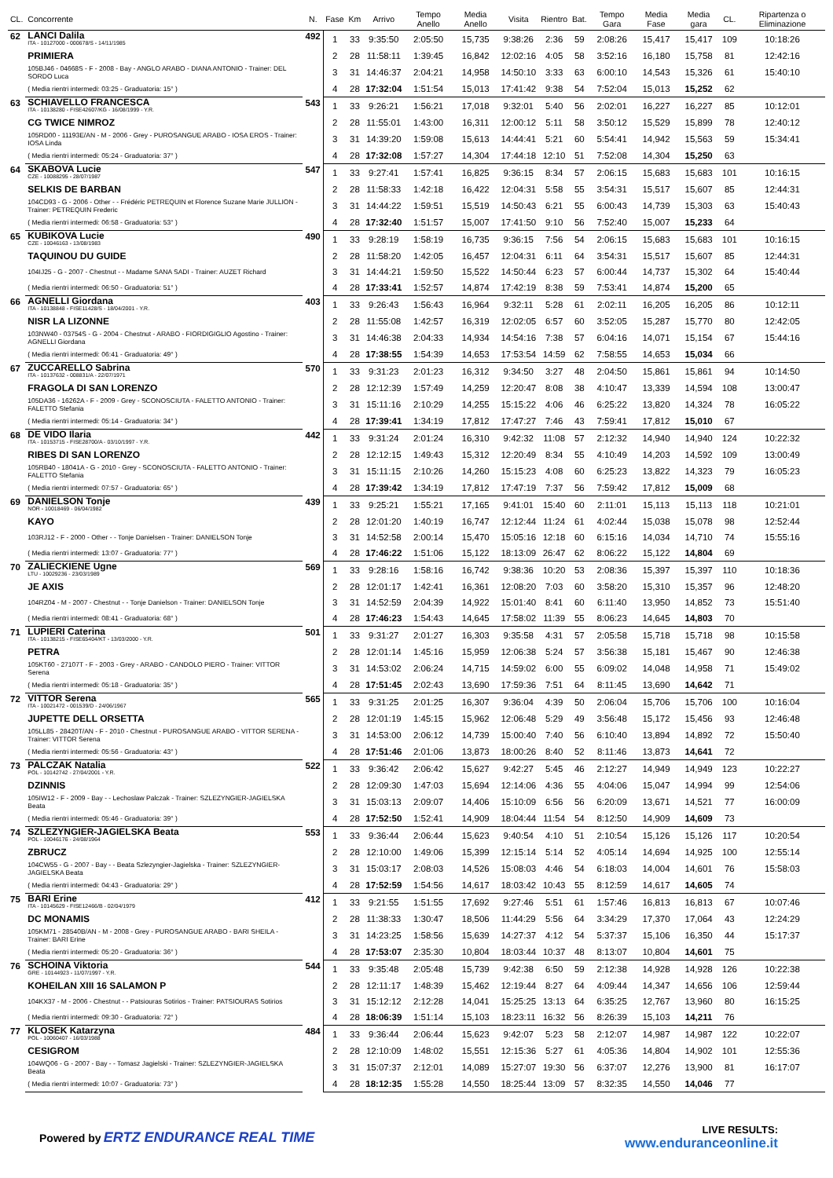| CL. | Concorrente | N. | Fase | Km | Arrivo | Tempo Anello | Media Anello | Visita | Rientro | Bat. | Tempo Gara | Media Fase | Media gara | CL. | Ripartenza o Eliminazione |
| --- | --- | --- | --- | --- | --- | --- | --- | --- | --- | --- | --- | --- | --- | --- | --- |
| 62 | LANCI Dalila ITA - 10127000 - 000678/S - 14/11/1985 | 492 | 1 | 33 | 9:35:50 | 2:05:50 | 15,735 | 9:38:26 | 2:36 | 59 | 2:08:26 | 15,417 | 15,417 | 109 | 10:18:26 |
| | PRIMIERA | | 2 | 28 | 11:58:11 | 1:39:45 | 16,842 | 12:02:16 | 4:05 | 58 | 3:52:16 | 16,180 | 15,758 | 81 | 12:42:16 |
| | 105BJ46 - 04668S - F - 2008 - Bay - ANGLO ARABO - DIANA ANTONIO - Trainer: DEL SORDO Luca | | 3 | 31 | 14:46:37 | 2:04:21 | 14,958 | 14:50:10 | 3:33 | 63 | 6:00:10 | 14,543 | 15,326 | 61 | 15:40:10 |
| | ( Media rientri intermedi: 03:25 - Graduatoria: 15° ) | | 4 | 28 | 17:32:04 | 1:51:54 | 15,013 | 17:41:42 | 9:38 | 54 | 7:52:04 | 15,013 | 15,252 | 62 | |
| 63 | SCHIAVELLO FRANCESCA ITA - 10138280 - FISE42607/KG - 16/08/1999 - Y.R. | 543 | 1 | 33 | 9:26:21 | 1:56:21 | 17,018 | 9:32:01 | 5:40 | 56 | 2:02:01 | 16,227 | 16,227 | 85 | 10:12:01 |
| | CG TWICE NIMROZ | | 2 | 28 | 11:55:01 | 1:43:00 | 16,311 | 12:00:12 | 5:11 | 58 | 3:50:12 | 15,529 | 15,899 | 78 | 12:40:12 |
| | 105RD00 - 11193E/AN - M - 2006 - Grey - PUROSANGUE ARABO - IOSA EROS - Trainer: IOSA Linda | | 3 | 31 | 14:39:20 | 1:59:08 | 15,613 | 14:44:41 | 5:21 | 60 | 5:54:41 | 14,942 | 15,563 | 59 | 15:34:41 |
| | ( Media rientri intermedi: 05:24 - Graduatoria: 37° ) | | 4 | 28 | 17:32:08 | 1:57:27 | 14,304 | 17:44:18 | 12:10 | 51 | 7:52:08 | 14,304 | 15,250 | 63 | |
| 64 | SKABOVA Lucie CZE - 10088295 - 28/07/1987 | 547 | 1 | 33 | 9:27:41 | 1:57:41 | 16,825 | 9:36:15 | 8:34 | 57 | 2:06:15 | 15,683 | 15,683 | 101 | 10:16:15 |
| | SELKIS DE BARBAN | | 2 | 28 | 11:58:33 | 1:42:18 | 16,422 | 12:04:31 | 5:58 | 55 | 3:54:31 | 15,517 | 15,607 | 85 | 12:44:31 |
| | 104CD93 - G - 2006 - Other - - Frédéric PETREQUIN et Florence Suzane Marie JULLION - Trainer: PETREQUIN Frederic | | 3 | 31 | 14:44:22 | 1:59:51 | 15,519 | 14:50:43 | 6:21 | 55 | 6:00:43 | 14,739 | 15,303 | 63 | 15:40:43 |
| | ( Media rientri intermedi: 06:58 - Graduatoria: 53° ) | | 4 | 28 | 17:32:40 | 1:51:57 | 15,007 | 17:41:50 | 9:10 | 56 | 7:52:40 | 15,007 | 15,233 | 64 | |
| 65 | KUBIKOVA Lucie CZE - 10046163 - 13/08/1983 | 490 | 1 | 33 | 9:28:19 | 1:58:19 | 16,735 | 9:36:15 | 7:56 | 54 | 2:06:15 | 15,683 | 15,683 | 101 | 10:16:15 |
| | TAQUINOU DU GUIDE | | 2 | 28 | 11:58:20 | 1:42:05 | 16,457 | 12:04:31 | 6:11 | 64 | 3:54:31 | 15,517 | 15,607 | 85 | 12:44:31 |
| | 104IJ25 - G - 2007 - Chestnut - - Madame SANA SADI - Trainer: AUZET Richard | | 3 | 31 | 14:44:21 | 1:59:50 | 15,522 | 14:50:44 | 6:23 | 57 | 6:00:44 | 14,737 | 15,302 | 64 | 15:40:44 |
| | ( Media rientri intermedi: 06:50 - Graduatoria: 51° ) | | 4 | 28 | 17:33:41 | 1:52:57 | 14,874 | 17:42:19 | 8:38 | 59 | 7:53:41 | 14,874 | 15,200 | 65 | |
| 66 | AGNELLI Giordana ITA - 10138848 - FISE11428/S - 18/04/2001 - Y.R. | 403 | 1 | 33 | 9:26:43 | 1:56:43 | 16,964 | 9:32:11 | 5:28 | 61 | 2:02:11 | 16,205 | 16,205 | 86 | 10:12:11 |
| | NISR LA LIZONNE | | 2 | 28 | 11:55:08 | 1:42:57 | 16,319 | 12:02:05 | 6:57 | 60 | 3:52:05 | 15,287 | 15,770 | 80 | 12:42:05 |
| | 103NW40 - 03754S - G - 2004 - Chestnut - ARABO - FIORDIGIGLIO Agostino - Trainer: AGNELLI Giordana | | 3 | 31 | 14:46:38 | 2:04:33 | 14,934 | 14:54:16 | 7:38 | 57 | 6:04:16 | 14,071 | 15,154 | 67 | 15:44:16 |
| | ( Media rientri intermedi: 06:41 - Graduatoria: 49° ) | | 4 | 28 | 17:38:55 | 1:54:39 | 14,653 | 17:53:54 | 14:59 | 62 | 7:58:55 | 14,653 | 15,034 | 66 | |
| 67 | ZUCCARELLO Sabrina ITA - 10137632 - 008831/A - 22/07/1971 | 570 | 1 | 33 | 9:31:23 | 2:01:23 | 16,312 | 9:34:50 | 3:27 | 48 | 2:04:50 | 15,861 | 15,861 | 94 | 10:14:50 |
| | FRAGOLA DI SAN LORENZO | | 2 | 28 | 12:12:39 | 1:57:49 | 14,259 | 12:20:47 | 8:08 | 38 | 4:10:47 | 13,339 | 14,594 | 108 | 13:00:47 |
| | 105DA36 - 16262A - F - 2009 - Grey - SCONOSCIUTA - FALETTO ANTONIO - Trainer: FALETTO Stefania | | 3 | 31 | 15:11:16 | 2:10:29 | 14,255 | 15:15:22 | 4:06 | 46 | 6:25:22 | 13,820 | 14,324 | 78 | 16:05:22 |
| | ( Media rientri intermedi: 05:14 - Graduatoria: 34° ) | | 4 | 28 | 17:39:41 | 1:34:19 | 17,812 | 17:47:27 | 7:46 | 43 | 7:59:41 | 17,812 | 15,010 | 67 | |
| 68 | DE VIDO Ilaria ITA - 10153715 - FISE28700/A - 03/10/1997 - Y.R. | 442 | 1 | 33 | 9:31:24 | 2:01:24 | 16,310 | 9:42:32 | 11:08 | 57 | 2:12:32 | 14,940 | 14,940 | 124 | 10:22:32 |
| | RIBES DI SAN LORENZO | | 2 | 28 | 12:12:15 | 1:49:43 | 15,312 | 12:20:49 | 8:34 | 55 | 4:10:49 | 14,203 | 14,592 | 109 | 13:00:49 |
| | 105RB40 - 18041A - G - 2010 - Grey - SCONOSCIUTA - FALETTO ANTONIO - Trainer: FALETTO Stefania | | 3 | 31 | 15:11:15 | 2:10:26 | 14,260 | 15:15:23 | 4:08 | 60 | 6:25:23 | 13,822 | 14,323 | 79 | 16:05:23 |
| | ( Media rientri intermedi: 07:57 - Graduatoria: 65° ) | | 4 | 28 | 17:39:42 | 1:34:19 | 17,812 | 17:47:19 | 7:37 | 56 | 7:59:42 | 17,812 | 15,009 | 68 | |
| 69 | DANIELSON Tonje NOR - 10018469 - 06/04/1982 | 439 | 1 | 33 | 9:25:21 | 1:55:21 | 17,165 | 9:41:01 | 15:40 | 60 | 2:11:01 | 15,113 | 15,113 | 118 | 10:21:01 |
| | KAYO | | 2 | 28 | 12:01:20 | 1:40:19 | 16,747 | 12:12:44 | 11:24 | 61 | 4:02:44 | 15,038 | 15,078 | 98 | 12:52:44 |
| | 103RJ12 - F - 2000 - Other - - Tonje Danielsen - Trainer: DANIELSON Tonje | | 3 | 31 | 14:52:58 | 2:00:14 | 15,470 | 15:05:16 | 12:18 | 60 | 6:15:16 | 14,034 | 14,710 | 74 | 15:55:16 |
| | ( Media rientri intermedi: 13:07 - Graduatoria: 77° ) | | 4 | 28 | 17:46:22 | 1:51:06 | 15,122 | 18:13:09 | 26:47 | 62 | 8:06:22 | 15,122 | 14,804 | 69 | |
| 70 | ZALIECKIENE Ugne LTU - 10029236 - 23/03/1989 | 569 | 1 | 33 | 9:28:16 | 1:58:16 | 16,742 | 9:38:36 | 10:20 | 53 | 2:08:36 | 15,397 | 15,397 | 110 | 10:18:36 |
| | JE AXIS | | 2 | 28 | 12:01:17 | 1:42:41 | 16,361 | 12:08:20 | 7:03 | 60 | 3:58:20 | 15,310 | 15,357 | 96 | 12:48:20 |
| | 104RZ04 - M - 2007 - Chestnut - - Tonje Danielson - Trainer: DANIELSON Tonje | | 3 | 31 | 14:52:59 | 2:04:39 | 14,922 | 15:01:40 | 8:41 | 60 | 6:11:40 | 13,950 | 14,852 | 73 | 15:51:40 |
| | ( Media rientri intermedi: 08:41 - Graduatoria: 68° ) | | 4 | 28 | 17:46:23 | 1:54:43 | 14,645 | 17:58:02 | 11:39 | 55 | 8:06:23 | 14,645 | 14,803 | 70 | |
| 71 | LUPIERI Caterina ITA - 10138215 - FISE65404/KT - 13/03/2000 - Y.R. | 501 | 1 | 33 | 9:31:27 | 2:01:27 | 16,303 | 9:35:58 | 4:31 | 57 | 2:05:58 | 15,718 | 15,718 | 98 | 10:15:58 |
| | PETRA | | 2 | 28 | 12:01:14 | 1:45:16 | 15,959 | 12:06:38 | 5:24 | 57 | 3:56:38 | 15,181 | 15,467 | 90 | 12:46:38 |
| | 105KT60 - 27107T - F - 2003 - Grey - ARABO - CANDOLO PIERO - Trainer: VITTOR Serena | | 3 | 31 | 14:53:02 | 2:06:24 | 14,715 | 14:59:02 | 6:00 | 55 | 6:09:02 | 14,048 | 14,958 | 71 | 15:49:02 |
| | ( Media rientri intermedi: 05:18 - Graduatoria: 35° ) | | 4 | 28 | 17:51:45 | 2:02:43 | 13,690 | 17:59:36 | 7:51 | 64 | 8:11:45 | 13,690 | 14,642 | 71 | |
| 72 | VITTOR Serena ITA - 10021472 - 001539/D - 24/06/1967 | 565 | 1 | 33 | 9:31:25 | 2:01:25 | 16,307 | 9:36:04 | 4:39 | 50 | 2:06:04 | 15,706 | 15,706 | 100 | 10:16:04 |
| | JUPETTE DELL ORSETTA | | 2 | 28 | 12:01:19 | 1:45:15 | 15,962 | 12:06:48 | 5:29 | 49 | 3:56:48 | 15,172 | 15,456 | 93 | 12:46:48 |
| | 105LL85 - 28420T/AN - F - 2010 - Chestnut - PUROSANGUE ARABO - VITTOR SERENA - Trainer: VITTOR Serena | | 3 | 31 | 14:53:00 | 2:06:12 | 14,739 | 15:00:40 | 7:40 | 56 | 6:10:40 | 13,894 | 14,892 | 72 | 15:50:40 |
| | ( Media rientri intermedi: 05:56 - Graduatoria: 43° ) | | 4 | 28 | 17:51:46 | 2:01:06 | 13,873 | 18:00:26 | 8:40 | 52 | 8:11:46 | 13,873 | 14,641 | 72 | |
| 73 | PALCZAK Natalia POL - 10142742 - 27/04/2001 - Y.R. | 522 | 1 | 33 | 9:36:42 | 2:06:42 | 15,627 | 9:42:27 | 5:45 | 46 | 2:12:27 | 14,949 | 14,949 | 123 | 10:22:27 |
| | DZINNIS | | 2 | 28 | 12:09:30 | 1:47:03 | 15,694 | 12:14:06 | 4:36 | 55 | 4:04:06 | 15,047 | 14,994 | 99 | 12:54:06 |
| | 105IW12 - F - 2009 - Bay - - Lechoslaw Palczak - Trainer: SZLEZYNGIER-JAGIELSKA Beata | | 3 | 31 | 15:03:13 | 2:09:07 | 14,406 | 15:10:09 | 6:56 | 56 | 6:20:09 | 13,671 | 14,521 | 77 | 16:00:09 |
| | ( Media rientri intermedi: 05:46 - Graduatoria: 39° ) | | 4 | 28 | 17:52:50 | 1:52:41 | 14,909 | 18:04:44 | 11:54 | 54 | 8:12:50 | 14,909 | 14,609 | 73 | |
| 74 | SZLEZYNGIER-JAGIELSKA Beata POL - 10046176 - 24/08/1964 | 553 | 1 | 33 | 9:36:44 | 2:06:44 | 15,623 | 9:40:54 | 4:10 | 51 | 2:10:54 | 15,126 | 15,126 | 117 | 10:20:54 |
| | ZBRUCZ | | 2 | 28 | 12:10:00 | 1:49:06 | 15,399 | 12:15:14 | 5:14 | 52 | 4:05:14 | 14,694 | 14,925 | 100 | 12:55:14 |
| | 104CW55 - G - 2007 - Bay - - Beata Szlezyngier-Jagielska - Trainer: SZLEZYNGIER-JAGIELSKA Beata | | 3 | 31 | 15:03:17 | 2:08:03 | 14,526 | 15:08:03 | 4:46 | 54 | 6:18:03 | 14,004 | 14,601 | 76 | 15:58:03 |
| | ( Media rientri intermedi: 04:43 - Graduatoria: 29° ) | | 4 | 28 | 17:52:59 | 1:54:56 | 14,617 | 18:03:42 | 10:43 | 55 | 8:12:59 | 14,617 | 14,605 | 74 | |
| 75 | BARI Erine ITA - 10145629 - FISE12466/B - 02/04/1979 | 412 | 1 | 33 | 9:21:55 | 1:51:55 | 17,692 | 9:27:46 | 5:51 | 61 | 1:57:46 | 16,813 | 16,813 | 67 | 10:07:46 |
| | DC MONAMIS | | 2 | 28 | 11:38:33 | 1:30:47 | 18,506 | 11:44:29 | 5:56 | 64 | 3:34:29 | 17,370 | 17,064 | 43 | 12:24:29 |
| | 105KM71 - 28540B/AN - M - 2008 - Grey - PUROSANGUE ARABO - BARI SHEILA - Trainer: BARI Erine | | 3 | 31 | 14:23:25 | 1:58:56 | 15,639 | 14:27:37 | 4:12 | 54 | 5:37:37 | 15,106 | 16,350 | 44 | 15:17:37 |
| | ( Media rientri intermedi: 05:20 - Graduatoria: 36° ) | | 4 | 28 | 17:53:07 | 2:35:30 | 10,804 | 18:03:44 | 10:37 | 48 | 8:13:07 | 10,804 | 14,601 | 75 | |
| 76 | SCHOINA Viktoria GRE - 10144923 - 11/07/1997 - Y.R. | 544 | 1 | 33 | 9:35:48 | 2:05:48 | 15,739 | 9:42:38 | 6:50 | 59 | 2:12:38 | 14,928 | 14,928 | 126 | 10:22:38 |
| | KOHEILAN XIII 16 SALAMON P | | 2 | 28 | 12:11:17 | 1:48:39 | 15,462 | 12:19:44 | 8:27 | 64 | 4:09:44 | 14,347 | 14,656 | 106 | 12:59:44 |
| | 104KX37 - M - 2006 - Chestnut - - Patsiouras Sotirios - Trainer: PATSIOURAS Sotirios | | 3 | 31 | 15:12:12 | 2:12:28 | 14,041 | 15:25:25 | 13:13 | 64 | 6:35:25 | 12,767 | 13,960 | 80 | 16:15:25 |
| | ( Media rientri intermedi: 09:30 - Graduatoria: 72° ) | | 4 | 28 | 18:06:39 | 1:51:14 | 15,103 | 18:23:11 | 16:32 | 56 | 8:26:39 | 15,103 | 14,211 | 76 | |
| 77 | KLOSEK Katarzyna POL - 10060407 - 16/03/1988 | 484 | 1 | 33 | 9:36:44 | 2:06:44 | 15,623 | 9:42:07 | 5:23 | 58 | 2:12:07 | 14,987 | 14,987 | 122 | 10:22:07 |
| | CESIGROM | | 2 | 28 | 12:10:09 | 1:48:02 | 15,551 | 12:15:36 | 5:27 | 61 | 4:05:36 | 14,804 | 14,902 | 101 | 12:55:36 |
| | 104WQ06 - G - 2007 - Bay - - Tomasz Jagielski - Trainer: SZLEZYNGIER-JAGIELSKA Beata | | 3 | 31 | 15:07:37 | 2:12:01 | 14,089 | 15:27:07 | 19:30 | 56 | 6:37:07 | 12,276 | 13,900 | 81 | 16:17:07 |
| | ( Media rientri intermedi: 10:07 - Graduatoria: 73° ) | | 4 | 28 | 18:12:35 | 1:55:28 | 14,550 | 18:25:44 | 13:09 | 57 | 8:32:35 | 14,550 | 14,046 | 77 | |
Powered by ERTZ ENDURANCE REAL TIME
LIVE RESULTS:
www.enduranceonline.it